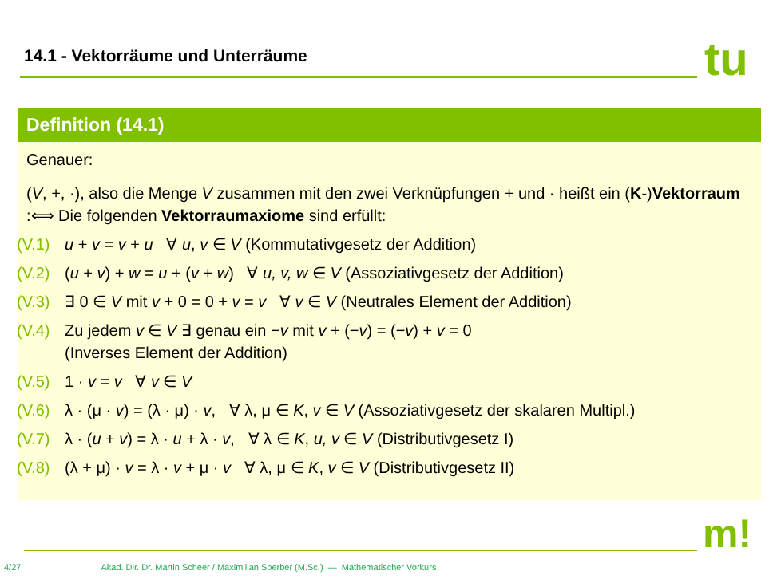14.1 - Vektorräume und Unterräume
tu
Definition (14.1)
Genauer:
(V, +, ·), also die Menge V zusammen mit den zwei Verknüpfungen + und · heißt ein (K-)Vektorraum :⟺ Die folgenden Vektorraumaxiome sind erfüllt:
(V.1) u + v = v + u ∀ u, v ∈ V (Kommutativgesetz der Addition)
(V.2) (u + v) + w = u + (v + w) ∀ u, v, w ∈ V (Assoziativgesetz der Addition)
(V.3) ∃ 0 ∈ V mit v + 0 = 0 + v = v ∀ v ∈ V (Neutrales Element der Addition)
(V.4) Zu jedem v ∈ V ∃ genau ein −v mit v + (−v) = (−v) + v = 0
(Inverses Element der Addition)
(V.5) 1 · v = v ∀ v ∈ V
(V.6) λ · (μ · v) = (λ · μ) · v, ∀ λ, μ ∈ K, v ∈ V (Assoziativgesetz der skalaren Multipl.)
(V.7) λ · (u + v) = λ · u + λ · v, ∀ λ ∈ K, u, v ∈ V (Distributivgesetz I)
(V.8) (λ + μ) · v = λ · v + μ · v ∀ λ, μ ∈ K, v ∈ V (Distributivgesetz II)
m!
4/27 Akad. Dir. Dr. Martin Scheer / Maximilian Sperber (M.Sc.) — Mathematischer Vorkurs